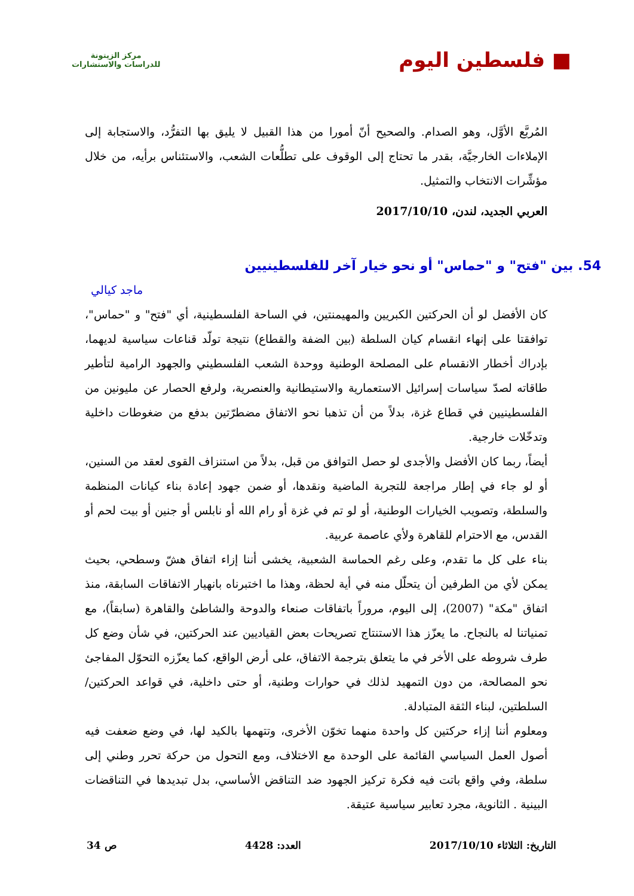■ فلسطين اليوم
مركز الزيتونة
للدراسات والاستشارات
المُربَّع الأوَّل، وهو الصدام. والصحيح أنّ أمورا من هذا القبيل لا يليق بها التفرُّد، والاستجابة إلى الإملاءات الخارجيَّة، بقدر ما تحتاج إلى الوقوف على تطلُّعات الشعب، والاستئناس برأيه، من خلال مؤشِّرات الانتخاب والتمثيل.
العربي الجديد، لندن، 2017/10/10
54. بين "فتح" و "حماس" أو نحو خيار آخر للفلسطينيين
ماجد كيالي
كان الأفضل لو أن الحركتين الكبريين والمهيمنتين، في الساحة الفلسطينية، أي "فتح" و "حماس"، توافقتا على إنهاء انقسام كيان السلطة (بين الضفة والقطاع) نتيجة تولّد قناعات سياسية لديهما، بإدراك أخطار الانقسام على المصلحة الوطنية ووحدة الشعب الفلسطيني والجهود الرامية لتأطير طاقاته لصدّ سياسات إسرائيل الاستعمارية والاستيطانية والعنصرية، ولرفع الحصار عن مليونين من الفلسطينيين في قطاع غزة، بدلاً من أن تذهبا نحو الاتفاق مضطرّتين بدفع من ضغوطات داخلية وتدخّلات خارجية.
أيضاً، ربما كان الأفضل والأجدى لو حصل التوافق من قبل، بدلاً من استنزاف القوى لعقد من السنين، أو لو جاء في إطار مراجعة للتجربة الماضية ونقدها، أو ضمن جهود إعادة بناء كيانات المنظمة والسلطة، وتصويب الخيارات الوطنية، أو لو تم في غزة أو رام الله أو نابلس أو جنين أو بيت لحم أو القدس، مع الاحترام للقاهرة ولأي عاصمة عربية.
بناء على كل ما تقدم، وعلى رغم الحماسة الشعبية، يخشى أننا إزاء اتفاق هشّ وسطحي، بحيث يمكن لأي من الطرفين أن يتحلّل منه في أية لحظة، وهذا ما اختبرناه بانهيار الاتفاقات السابقة، منذ اتفاق "مكة" (2007)، إلى اليوم، مروراً باتفاقات صنعاء والدوحة والشاطئ والقاهرة (سابقاً)، مع تمنياتنا له بالنجاح. ما يعزّز هذا الاستنتاج تصريحات بعض القياديين عند الحركتين، في شأن وضع كل طرف شروطه على الأخر في ما يتعلق بترجمة الاتفاق، على أرض الواقع، كما يعزّزه التحوّل المفاجئ نحو المصالحة، من دون التمهيد لذلك في حوارات وطنية، أو حتى داخلية، في قواعد الحركتين/السلطتين، لبناء الثقة المتبادلة.
ومعلوم أننا إزاء حركتين كل واحدة منهما تخوّن الأخرى، وتتهمها بالكيد لها، في وضع ضعفت فيه أصول العمل السياسي القائمة على الوحدة مع الاختلاف، ومع التحول من حركة تحرر وطني إلى سلطة، وفي واقع باتت فيه فكرة تركيز الجهود ضد التناقض الأساسي، بدل تبديدها في التناقضات البينية . الثانوية، مجرد تعابير سياسية عتيقة.
التاريخ: الثلاثاء 2017/10/10 العدد: 4428 ص 34